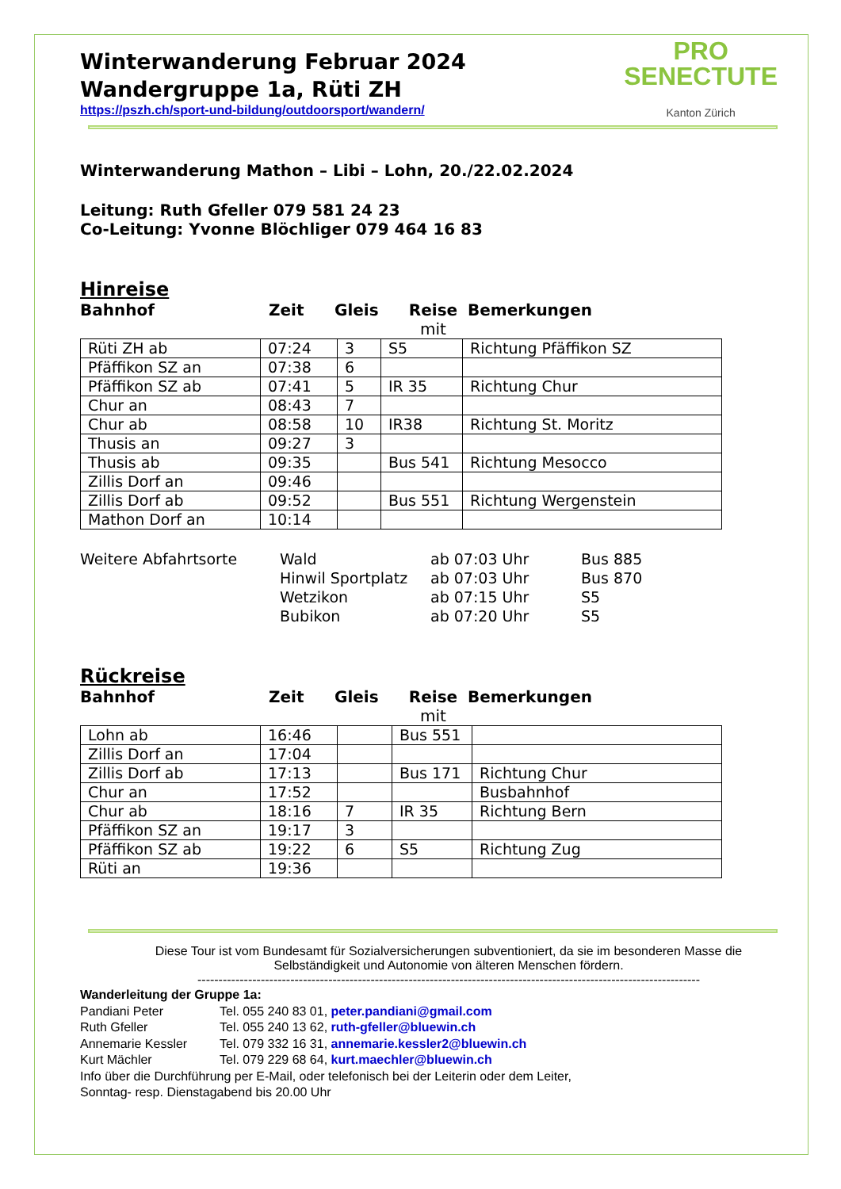PRO
SENECTUTE
Kanton Zürich
Winterwanderung Februar 2024
Wandergruppe 1a, Rüti ZH
https://pszh.ch/sport-und-bildung/outdoorsport/wandern/
Winterwanderung Mathon – Libi – Lohn, 20./22.02.2024
Leitung: Ruth Gfeller 079 581 24 23
Co-Leitung: Yvonne Blöchliger 079 464 16 83
Hinreise
Bahnhof Zeit Gleis Reise
mit Bemerkungen
| Rüti ZH ab | 07:24 | 3 | S5 | Richtung Pfäffikon SZ |
| Pfäffikon SZ an | 07:38 | 6 | | |
| Pfäffikon SZ ab | 07:41 | 5 | IR 35 | Richtung Chur |
| Chur an | 08:43 | 7 | | |
| Chur ab | 08:58 | 10 | IR38 | Richtung St. Moritz |
| Thusis an | 09:27 | 3 | | |
| Thusis ab | 09:35 | | Bus 541 | Richtung Mesocco |
| Zillis Dorf an | 09:46 | | | |
| Zillis Dorf ab | 09:52 | | Bus 551 | Richtung Wergenstein |
| Mathon Dorf an | 10:14 | | | |
Weitere Abfahrtsorte Wald ab 07:03 Uhr Bus 885 Hinwil Sportplatz ab 07:03 Uhr Bus 870 Wetzikon ab 07:15 Uhr S5 Bubikon ab 07:20 Uhr S5
Rückreise
Bahnhof Zeit Gleis Reise
mit Bemerkungen
| Lohn ab | 16:46 | | Bus 551 | |
| Zillis Dorf an | 17:04 | | | |
| Zillis Dorf ab | 17:13 | | Bus 171 | Richtung Chur |
| Chur an | 17:52 | | | Busbahnhof |
| Chur ab | 18:16 | 7 | IR 35 | Richtung Bern |
| Pfäffikon SZ an | 19:17 | 3 | | |
| Pfäffikon SZ ab | 19:22 | 6 | S5 | Richtung Zug |
| Rüti an | 19:36 | | | |
Diese Tour ist vom Bundesamt für Sozialversicherungen subventioniert, da sie im besonderen Masse die Selbständigkeit und Autonomie von älteren Menschen fördern.
-----------------------------------------------------------------------------------------------------------------------
Wanderleitung der Gruppe 1a:
Pandiani Peter Tel. 055 240 83 01, peter.pandiani@gmail.com
Ruth Gfeller Tel. 055 240 13 62, ruth-gfeller@bluewin.ch
Annemarie Kessler Tel. 079 332 16 31, annemarie.kessler2@bluewin.ch
Kurt Mächler Tel. 079 229 68 64, kurt.maechler@bluewin.ch
Info über die Durchführung per E-Mail, oder telefonisch bei der Leiterin oder dem Leiter,
Sonntag- resp. Dienstagabend bis 20.00 Uhr